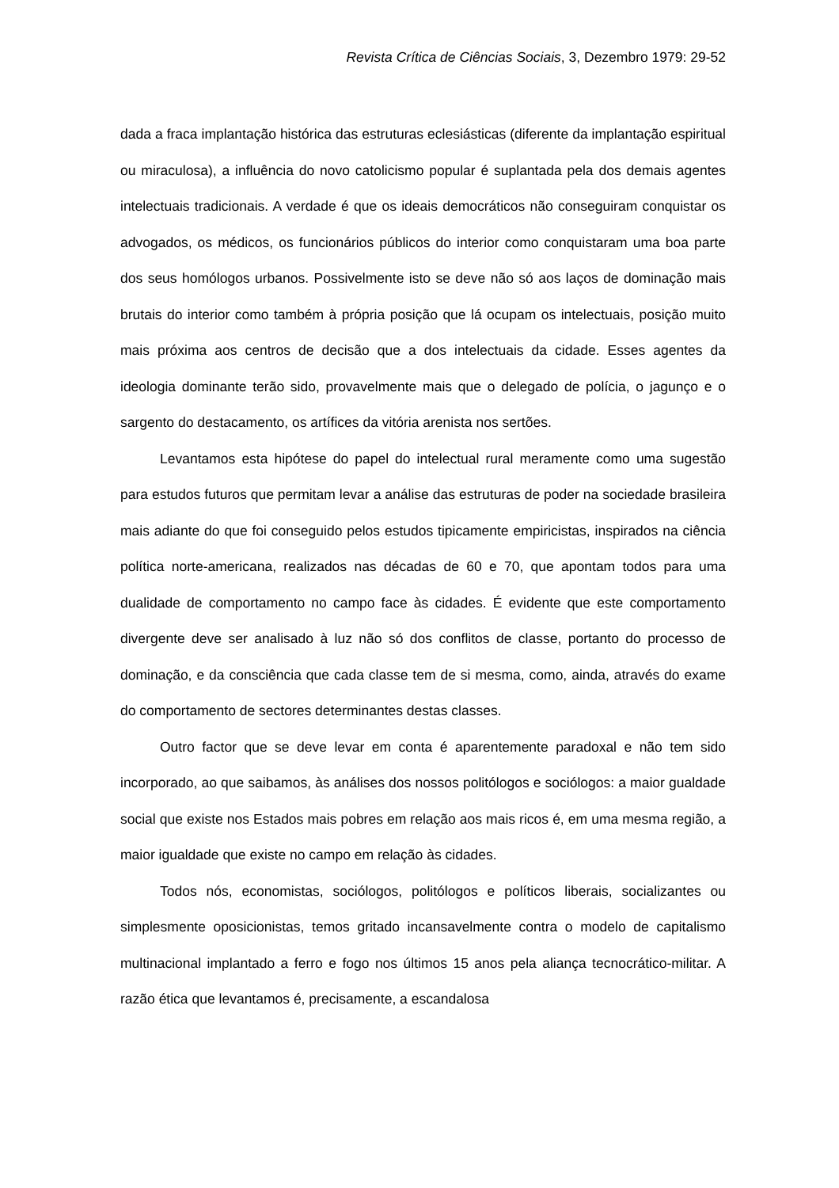Revista Crítica de Ciências Sociais, 3, Dezembro 1979: 29-52
dada a fraca implantação histórica das estruturas eclesiásticas (diferente da implantação espiritual ou miraculosa), a influência do novo catolicismo popular é suplantada pela dos demais agentes intelectuais tradicionais. A verdade é que os ideais democráticos não conseguiram conquistar os advogados, os médicos, os funcionários públicos do interior como conquistaram uma boa parte dos seus homólogos urbanos. Possivelmente isto se deve não só aos laços de dominação mais brutais do interior como também à própria posição que lá ocupam os intelectuais, posição muito mais próxima aos centros de decisão que a dos intelectuais da cidade. Esses agentes da ideologia dominante terão sido, provavelmente mais que o delegado de polícia, o jagunço e o sargento do destacamento, os artífices da vitória arenista nos sertões.
Levantamos esta hipótese do papel do intelectual rural meramente como uma sugestão para estudos futuros que permitam levar a análise das estruturas de poder na sociedade brasileira mais adiante do que foi conseguido pelos estudos tipicamente empiricistas, inspirados na ciência política norte-americana, realizados nas décadas de 60 e 70, que apontam todos para uma dualidade de comportamento no campo face às cidades. É evidente que este comportamento divergente deve ser analisado à luz não só dos conflitos de classe, portanto do processo de dominação, e da consciência que cada classe tem de si mesma, como, ainda, através do exame do comportamento de sectores determinantes destas classes.
Outro factor que se deve levar em conta é aparentemente paradoxal e não tem sido incorporado, ao que saibamos, às análises dos nossos politólogos e sociólogos: a maior gualdade social que existe nos Estados mais pobres em relação aos mais ricos é, em uma mesma região, a maior igualdade que existe no campo em relação às cidades.
Todos nós, economistas, sociólogos, politólogos e políticos liberais, socializantes ou simplesmente oposicionistas, temos gritado incansavelmente contra o modelo de capitalismo multinacional implantado a ferro e fogo nos últimos 15 anos pela aliança tecnocrático-militar. A razão ética que levantamos é, precisamente, a escandalosa